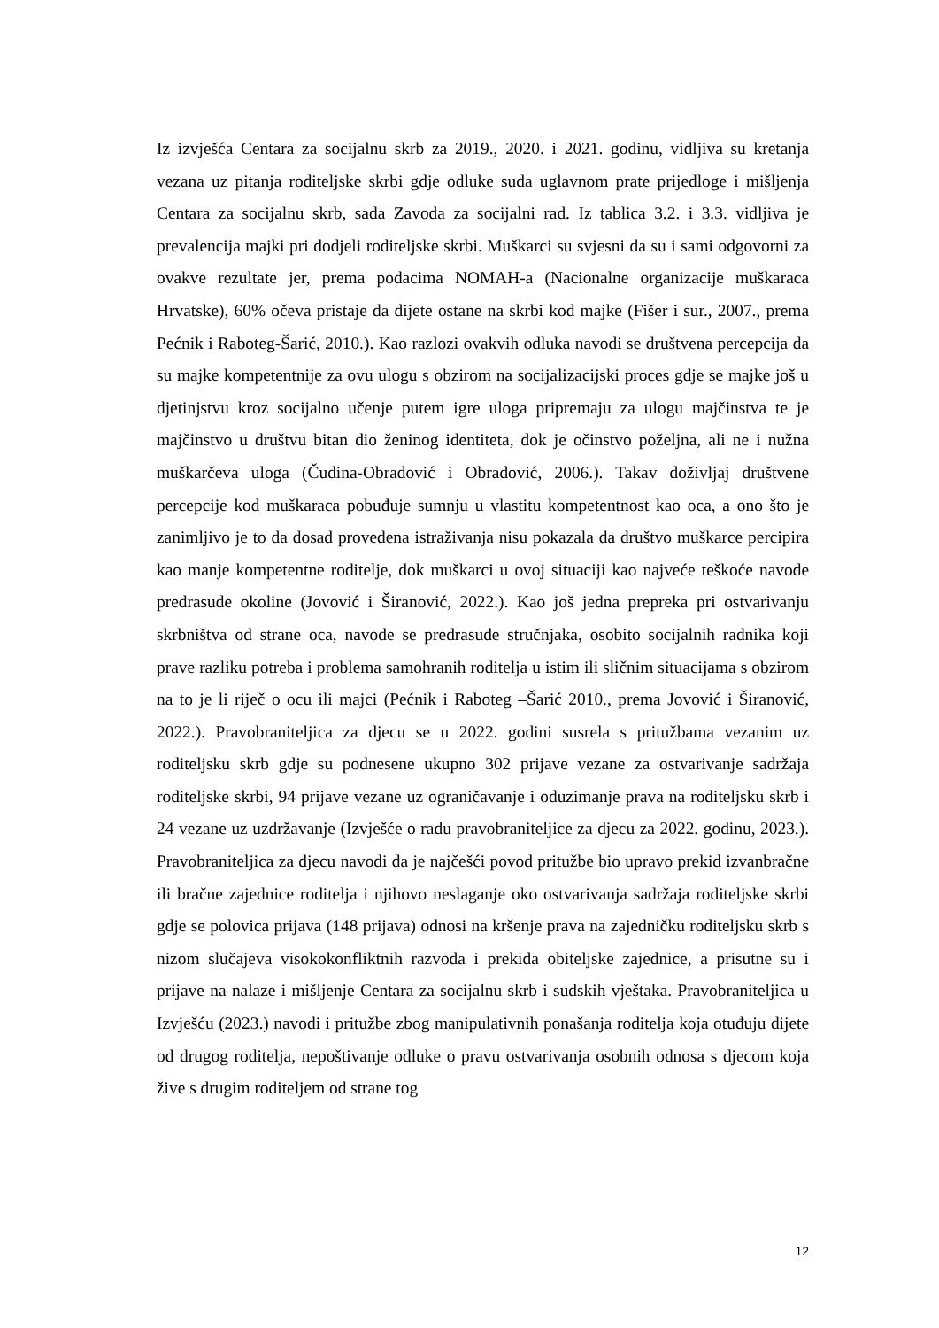Iz izvješća Centara za socijalnu skrb za 2019., 2020. i 2021. godinu, vidljiva su kretanja vezana uz pitanja roditeljske skrbi gdje odluke suda uglavnom prate prijedloge i mišljenja Centara za socijalnu skrb, sada Zavoda za socijalni rad. Iz tablica 3.2. i 3.3. vidljiva je prevalencija majki pri dodjeli roditeljske skrbi. Muškarci su svjesni da su i sami odgovorni za ovakve rezultate jer, prema podacima NOMAH-a (Nacionalne organizacije muškaraca Hrvatske), 60% očeva pristaje da dijete ostane na skrbi kod majke (Fišer i sur., 2007., prema Pećnik i Raboteg-Šarić, 2010.). Kao razlozi ovakvih odluka navodi se društvena percepcija da su majke kompetentnije za ovu ulogu s obzirom na socijalizacijski proces gdje se majke još u djetinjstvu kroz socijalno učenje putem igre uloga pripremaju za ulogu majčinstva te je majčinstvo u društvu bitan dio ženinog identiteta, dok je očinstvo poželjna, ali ne i nužna muškarčeva uloga (Čudina-Obradović i Obradović, 2006.). Takav doživljaj društvene percepcije kod muškaraca pobuđuje sumnju u vlastitu kompetentnost kao oca, a ono što je zanimljivo je to da dosad provedena istraživanja nisu pokazala da društvo muškarce percipira kao manje kompetentne roditelje, dok muškarci u ovoj situaciji kao najveće teškoće navode predrasude okoline (Jovović i Širanović, 2022.). Kao još jedna prepreka pri ostvarivanju skrbništva od strane oca, navode se predrasude stručnjaka, osobito socijalnih radnika koji prave razliku potreba i problema samohranih roditelja u istim ili sličnim situacijama s obzirom na to je li riječ o ocu ili majci (Pećnik i Raboteg –Šarić 2010., prema Jovović i Širanović, 2022.). Pravobraniteljica za djecu se u 2022. godini susrela s pritužbama vezanim uz roditeljsku skrb gdje su podnesene ukupno 302 prijave vezane za ostvarivanje sadržaja roditeljske skrbi, 94 prijave vezane uz ograničavanje i oduzimanje prava na roditeljsku skrb i 24 vezane uz uzdržavanje (Izvješće o radu pravobraniteljice za djecu za 2022. godinu, 2023.). Pravobraniteljica za djecu navodi da je najčešći povod pritužbe bio upravo prekid izvanbračne ili bračne zajednice roditelja i njihovo neslaganje oko ostvarivanja sadržaja roditeljske skrbi gdje se polovica prijava (148 prijava) odnosi na kršenje prava na zajedničku roditeljsku skrb s nizom slučajeva visokokonfliktnih razvoda i prekida obiteljske zajednice, a prisutne su i prijave na nalaze i mišljenje Centara za socijalnu skrb i sudskih vještaka. Pravobraniteljica u Izvješću (2023.) navodi i pritužbe zbog manipulativnih ponašanja roditelja koja otuđuju dijete od drugog roditelja, nepoštivanje odluke o pravu ostvarivanja osobnih odnosa s djecom koja žive s drugim roditeljem od strane tog
12